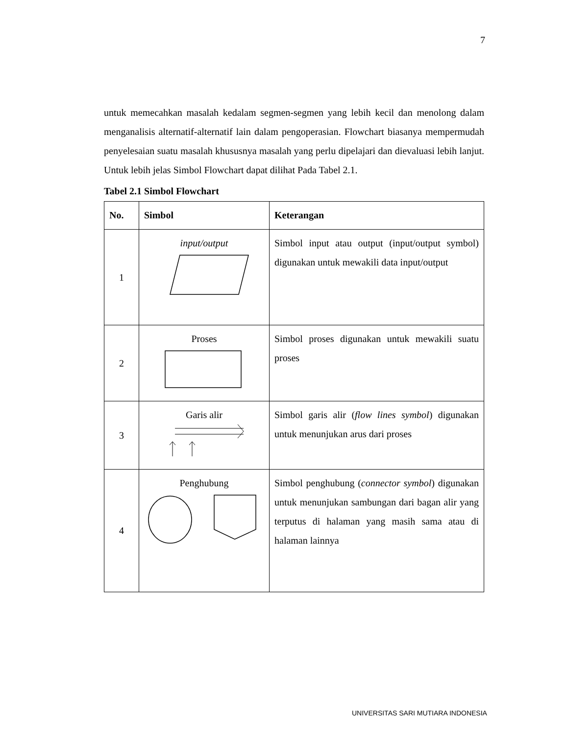7
untuk memecahkan masalah kedalam segmen-segmen yang lebih kecil dan menolong dalam menganalisis alternatif-alternatif lain dalam pengoperasian. Flowchart biasanya mempermudah penyelesaian suatu masalah khususnya masalah yang perlu dipelajari dan dievaluasi lebih lanjut. Untuk lebih jelas Simbol Flowchart dapat dilihat Pada Tabel 2.1.
Tabel 2.1 Simbol Flowchart
| No. | Simbol | Keterangan |
| --- | --- | --- |
| 1 | input/output | Simbol input atau output (input/output symbol) digunakan untuk mewakili data input/output |
| 2 | Proses | Simbol proses digunakan untuk mewakili suatu proses |
| 3 | Garis alir | Simbol garis alir ( flow lines symbol ) digunakan untuk menunjukan arus dari proses |
| 4 | Penghubung | Simbol penghubung ( connector symbol ) digunakan untuk menunjukan sambungan dari bagan alir yang terputus di halaman yang masih sama atau di halaman lainnya |
UNIVERSITAS SARI MUTIARA INDONESIA